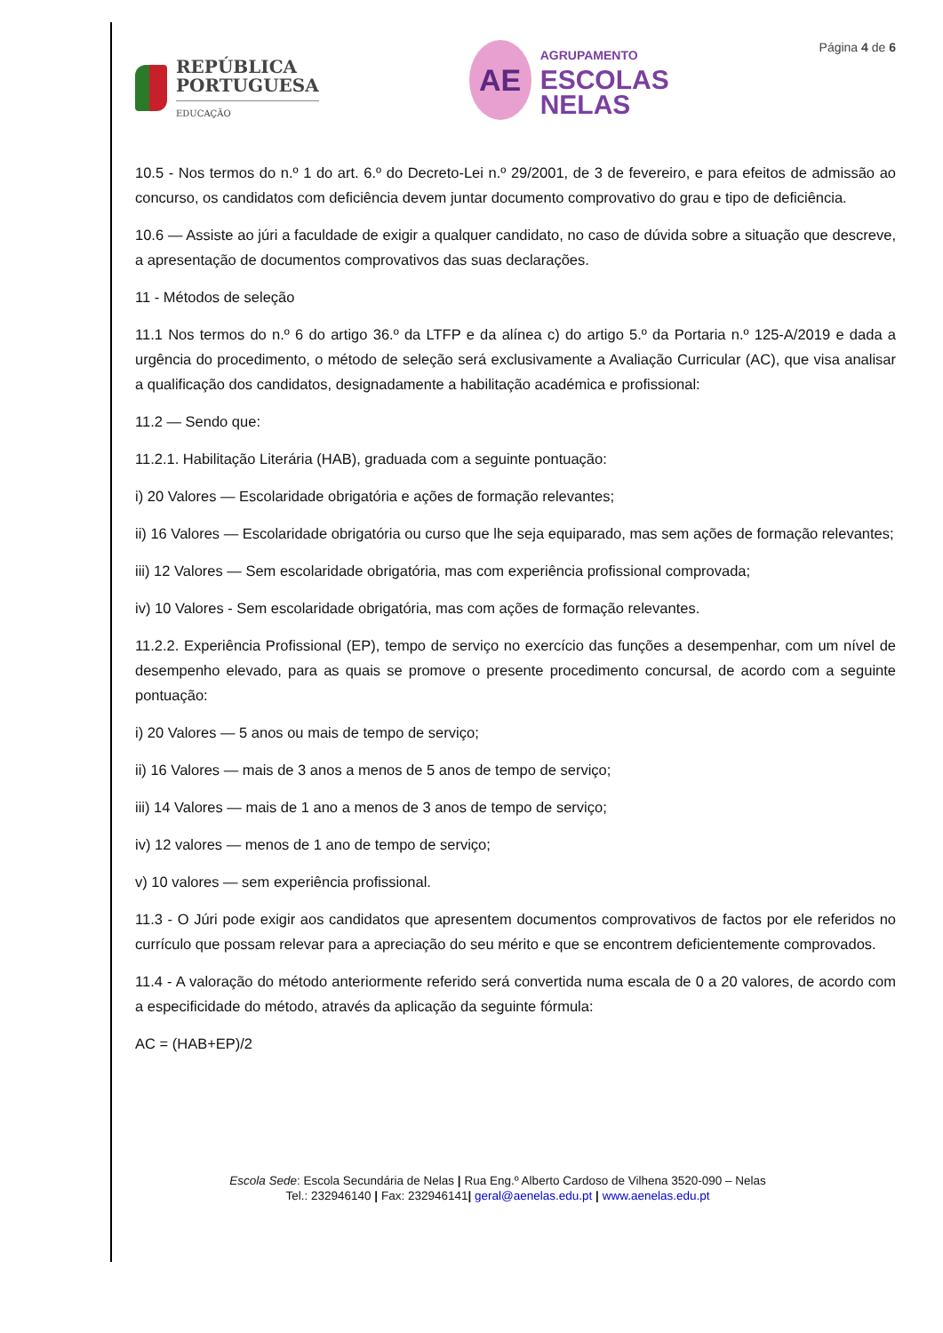REPÚBLICA
PORTUGUESA
EDUCAÇÃO
AE
AGRUPAMENTO
ESCOLAS
NELAS
Página 4 de 6
10.5 - Nos termos do n.º 1 do art. 6.º do Decreto-Lei n.º 29/2001, de 3 de fevereiro, e para efeitos de admissão ao concurso, os candidatos com deficiência devem juntar documento comprovativo do grau e tipo de deficiência.
10.6 — Assiste ao júri a faculdade de exigir a qualquer candidato, no caso de dúvida sobre a situação que descreve, a apresentação de documentos comprovativos das suas declarações.
11 - Métodos de seleção
11.1 Nos termos do n.º 6 do artigo 36.º da LTFP e da alínea c) do artigo 5.º da Portaria n.º 125-A/2019 e dada a urgência do procedimento, o método de seleção será exclusivamente a Avaliação Curricular (AC), que visa analisar a qualificação dos candidatos, designadamente a habilitação académica e profissional:
11.2 — Sendo que:
11.2.1. Habilitação Literária (HAB), graduada com a seguinte pontuação:
i) 20 Valores — Escolaridade obrigatória e ações de formação relevantes;
ii) 16 Valores — Escolaridade obrigatória ou curso que lhe seja equiparado, mas sem ações de formação relevantes;
iii) 12 Valores — Sem escolaridade obrigatória, mas com experiência profissional comprovada;
iv) 10 Valores - Sem escolaridade obrigatória, mas com ações de formação relevantes.
11.2.2. Experiência Profissional (EP), tempo de serviço no exercício das funções a desempenhar, com um nível de desempenho elevado, para as quais se promove o presente procedimento concursal, de acordo com a seguinte pontuação:
i) 20 Valores — 5 anos ou mais de tempo de serviço;
ii) 16 Valores — mais de 3 anos a menos de 5 anos de tempo de serviço;
iii) 14 Valores — mais de 1 ano a menos de 3 anos de tempo de serviço;
iv) 12 valores — menos de 1 ano de tempo de serviço;
v) 10 valores — sem experiência profissional.
11.3 - O Júri pode exigir aos candidatos que apresentem documentos comprovativos de factos por ele referidos no currículo que possam relevar para a apreciação do seu mérito e que se encontrem deficientemente comprovados.
11.4 - A valoração do método anteriormente referido será convertida numa escala de 0 a 20 valores, de acordo com a especificidade do método, através da aplicação da seguinte fórmula:
AC = (HAB+EP)/2
Escola Sede: Escola Secundária de Nelas | Rua Eng.º Alberto Cardoso de Vilhena 3520-090 – Nelas
Tel.: 232946140 | Fax: 232946141| geral@aenelas.edu.pt | www.aenelas.edu.pt